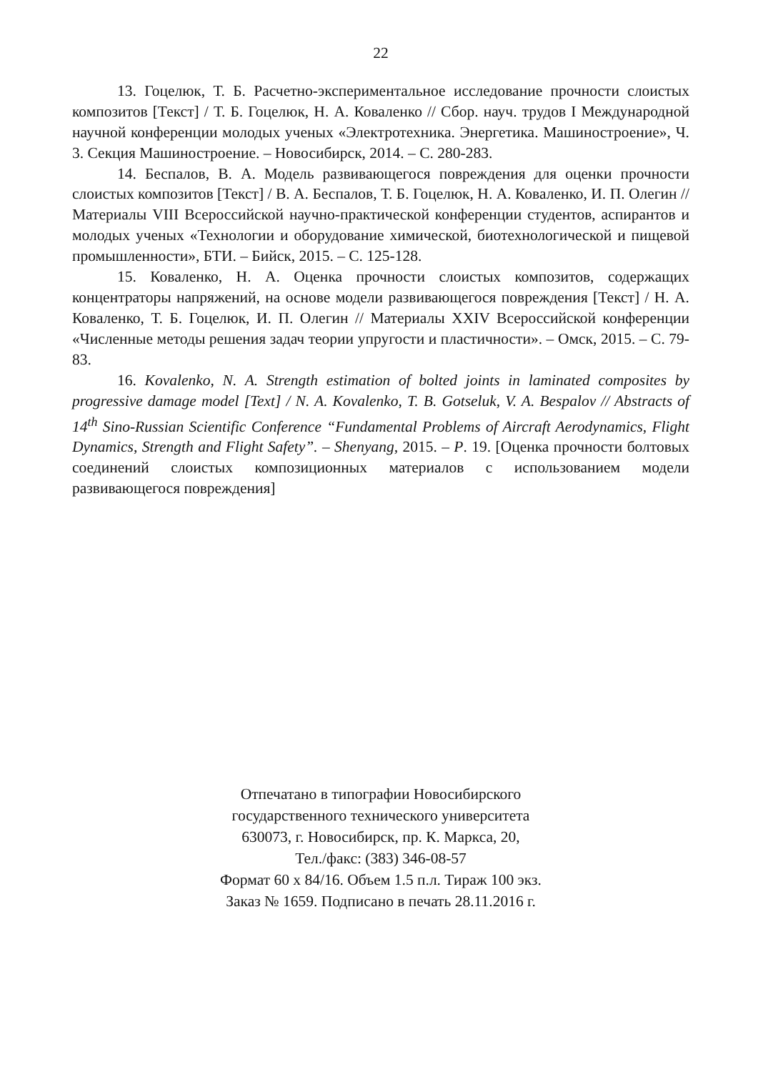22
13. Гоцелюк, Т. Б. Расчетно-экспериментальное исследование прочности слоистых композитов [Текст] / Т. Б. Гоцелюк, Н. А. Коваленко // Сбор. науч. трудов I Международной научной конференции молодых ученых «Электротехника. Энергетика. Машиностроение», Ч. 3. Секция Машиностроение. – Новосибирск, 2014. – С. 280-283.
14. Беспалов, В. А. Модель развивающегося повреждения для оценки прочности слоистых композитов [Текст] / В. А. Беспалов, Т. Б. Гоцелюк, Н. А. Коваленко, И. П. Олегин // Материалы VIII Всероссийской научно-практической конференции студентов, аспирантов и молодых ученых «Технологии и оборудование химической, биотехнологической и пищевой промышленности», БТИ. – Бийск, 2015. – С. 125-128.
15. Коваленко, Н. А. Оценка прочности слоистых композитов, содержащих концентраторы напряжений, на основе модели развивающегося повреждения [Текст] / Н. А. Коваленко, Т. Б. Гоцелюк, И. П. Олегин // Материалы XXIV Всероссийской конференции «Численные методы решения задач теории упругости и пластичности». – Омск, 2015. – С. 79-83.
16. Kovalenko, N. A. Strength estimation of bolted joints in laminated composites by progressive damage model [Text] / N. A. Kovalenko, T. B. Gotseluk, V. A. Bespalov // Abstracts of 14<sup>th</sup> Sino-Russian Scientific Conference “Fundamental Problems of Aircraft Aerodynamics, Flight Dynamics, Strength and Flight Safety”. – Shenyang, 2015. – P. 19. [Оценка прочности болтовых соединений слоистых композиционных материалов с использованием модели развивающегося повреждения]
Отпечатано в типографии Новосибирского
государственного технического университета
630073, г. Новосибирск, пр. К. Маркса, 20,
Тел./факс: (383) 346-08-57
Формат 60 х 84/16. Объем 1.5 п.л. Тираж 100 экз.
Заказ № 1659. Подписано в печать 28.11.2016 г.